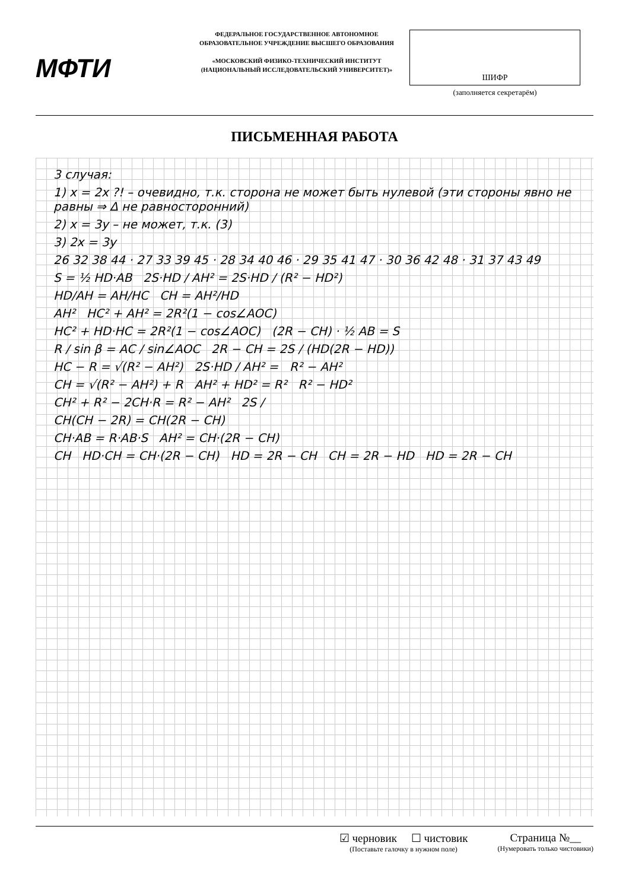МФТИ
ФЕДЕРАЛЬНОЕ ГОСУДАРСТВЕННОЕ АВТОНОМНОЕ ОБРАЗОВАТЕЛЬНОЕ УЧРЕЖДЕНИЕ ВЫСШЕГО ОБРАЗОВАНИЯ
«МОСКОВСКИЙ ФИЗИКО-ТЕХНИЧЕСКИЙ ИНСТИТУТ (НАЦИОНАЛЬНЫЙ ИССЛЕДОВАТЕЛЬСКИЙ УНИВЕРСИТЕТ)»
ШИФР
(заполняется секретарём)
ПИСЬМЕННАЯ РАБОТА
3 случая:
1) x = 2x ?! – очевидно, т.к. сторона не может быть нулевой (эти стороны явно не равны ⇒ Δ не равносторонний)
2) x = 3y – не может, т.к. (3)
3) 2x = 3y
26 32 38 44 · 27 33 39 45 · 28 34 40 46 · 29 35 41 47 · 30 36 42 48 · 31 37 43 49
S = ½ HD·AB 2S·HD / AH² = 2S·HD / (R² − HD²)
HD/AH = AH/HC CH = AH²/HD
AH² HC² + AH² = 2R²(1 − cos∠AOC)
HC² + HD·HC = 2R²(1 − cos∠AOC) (2R − CH) · ½ AB = S
R / sin β = AC / sin∠AOC 2R − CH = 2S / (HD(2R − HD))
HC − R = √(R² − AH²) 2S·HD / AH² = R² − AH²
CH = √(R² − AH²) + R AH² + HD² = R² R² − HD²
CH² + R² − 2CH·R = R² − AH² 2S /
CH(CH − 2R) = CH(2R − CH)
CH·AB = R·AB·S AH² = CH·(2R − CH)
CH HD·CH = CH·(2R − CH) HD = 2R − CH CH = 2R − HD HD = 2R − CH
☑ черновик ☐ чистовик
(Поставьте галочку в нужном поле)
Страница №__
(Нумеровать только чистовики)